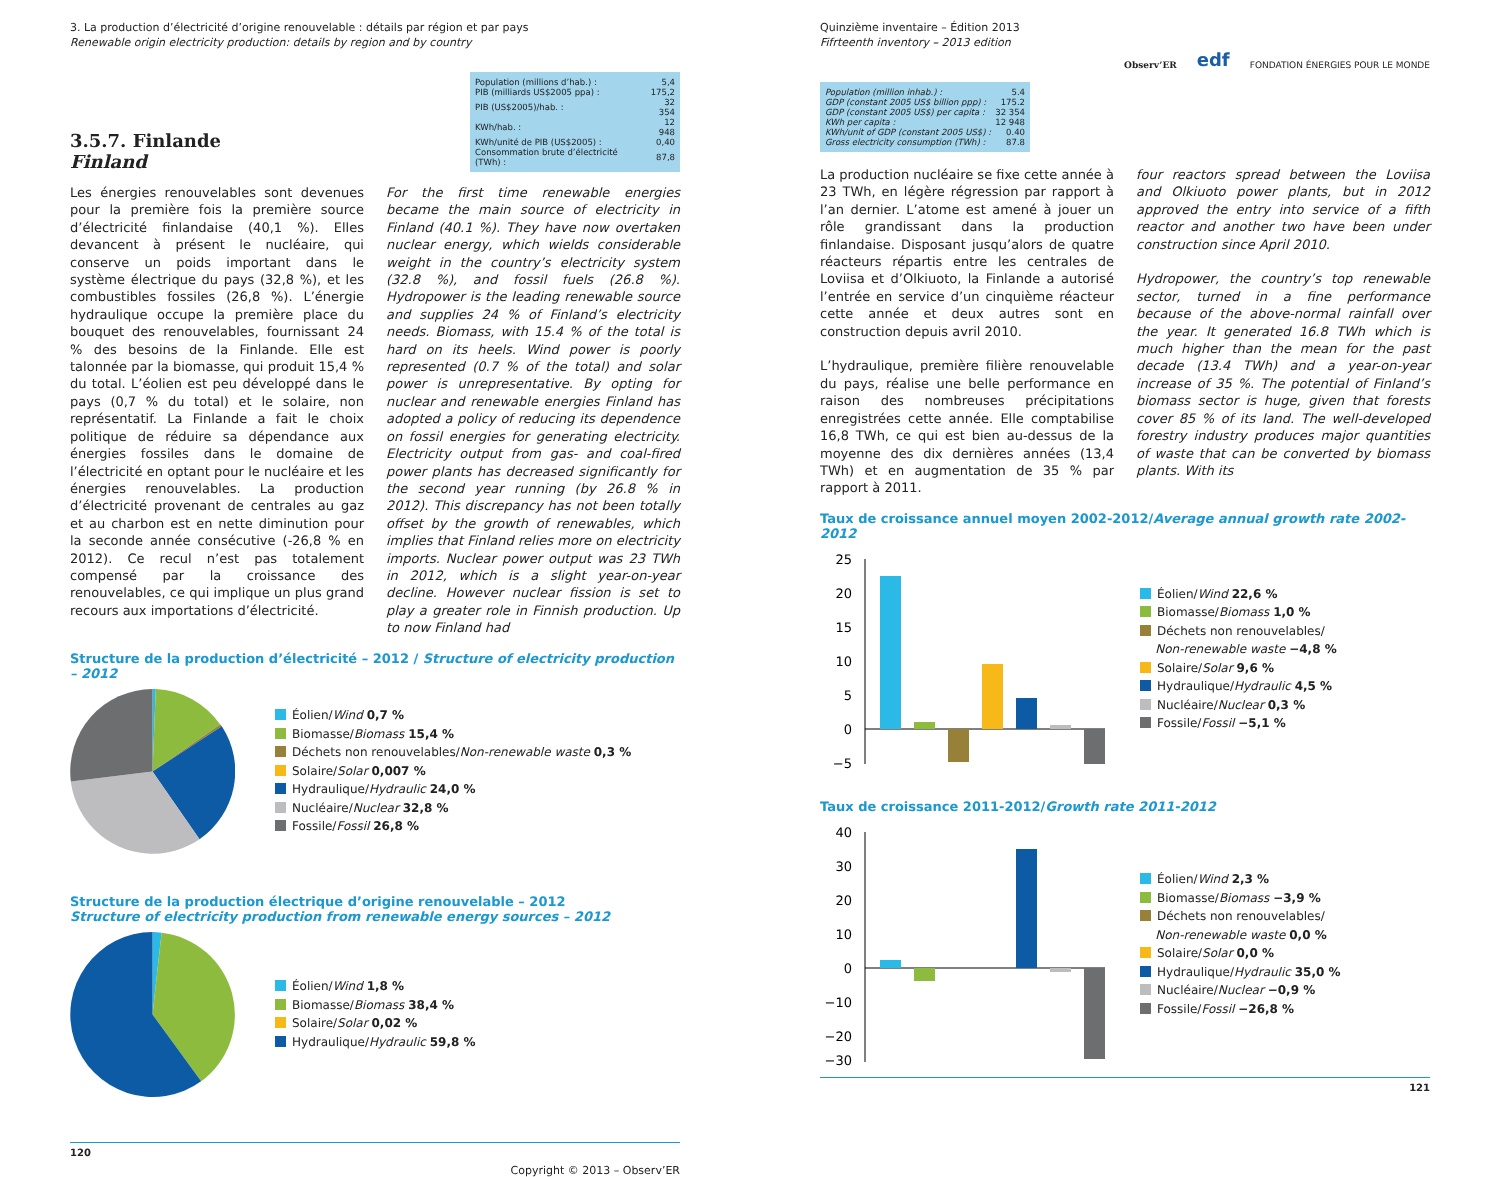3. La production d’électricité d’origine renouvelable : détails par région et par pays
Renewable origin electricity production: details by region and by country
3.5.7. Finlande
Finland
| Population (millions d’hab.) : | 5,4 |
| PIB (milliards US$2005 ppa) : | 175,2 |
| PIB (US$2005)/hab. : | 32 354 |
| KWh/hab. : | 12 948 |
| KWh/unité de PIB (US$2005) : | 0,40 |
| Consommation brute d’électricité (TWh) : | 87,8 |
Les énergies renouvelables sont devenues pour la première fois la première source d’électricité finlandaise (40,1 %). Elles devancent à présent le nucléaire, qui conserve un poids important dans le système électrique du pays (32,8 %), et les combustibles fossiles (26,8 %). L’énergie hydraulique occupe la première place du bouquet des renouvelables, fournissant 24 % des besoins de la Finlande. Elle est talonnée par la biomasse, qui produit 15,4 % du total. L’éolien est peu développé dans le pays (0,7 % du total) et le solaire, non représentatif. La Finlande a fait le choix politique de réduire sa dépendance aux énergies fossiles dans le domaine de l’électricité en optant pour le nucléaire et les énergies renouvelables. La production d’électricité provenant de centrales au gaz et au charbon est en nette diminution pour la seconde année consécutive (-26,8 % en 2012). Ce recul n’est pas totalement compensé par la croissance des renouvelables, ce qui implique un plus grand recours aux importations d’électricité.
For the first time renewable energies became the main source of electricity in Finland (40.1 %). They have now overtaken nuclear energy, which wields considerable weight in the country’s electricity system (32.8 %), and fossil fuels (26.8 %). Hydropower is the leading renewable source and supplies 24 % of Finland’s electricity needs. Biomass, with 15.4 % of the total is hard on its heels. Wind power is poorly represented (0.7 % of the total) and solar power is unrepresentative. By opting for nuclear and renewable energies Finland has adopted a policy of reducing its dependence on fossil energies for generating electricity. Electricity output from gas- and coal-fired power plants has decreased significantly for the second year running (by 26.8 % in 2012). This discrepancy has not been totally offset by the growth of renewables, which implies that Finland relies more on electricity imports. Nuclear power output was 23 TWh in 2012, which is a slight year-on-year decline. However nuclear fission is set to play a greater role in Finnish production. Up to now Finland had
Structure de la production d’électricité – 2012 / Structure of electricity production – 2012
Éolien/Wind 0,7 %
Biomasse/Biomass 15,4 %
Déchets non renouvelables/Non-renewable waste 0,3 %
Solaire/Solar 0,007 %
Hydraulique/Hydraulic 24,0 %
Nucléaire/Nuclear 32,8 %
Fossile/Fossil 26,8 %
Structure de la production électrique d’origine renouvelable – 2012
Structure of electricity production from renewable energy sources – 2012
Éolien/Wind 1,8 %
Biomasse/Biomass 38,4 %
Solaire/Solar 0,02 %
Hydraulique/Hydraulic 59,8 %
120
Copyright © 2013 – Observ’ER
Quinzième inventaire – Édition 2013
Fifrteenth inventory – 2013 edition
Observ’ER edf FONDATION ÉNERGIES POUR LE MONDE
| Population (million inhab.) : | 5.4 |
| GDP (constant 2005 US$ billion ppp) : | 175.2 |
| GDP (constant 2005 US$) per capita : | 32 354 |
| KWh per capita : | 12 948 |
| KWh/unit of GDP (constant 2005 US$) : | 0.40 |
| Gross electricity consumption (TWh) : | 87.8 |
La production nucléaire se fixe cette année à 23 TWh, en légère régression par rapport à l’an dernier. L’atome est amené à jouer un rôle grandissant dans la production finlandaise. Disposant jusqu’alors de quatre réacteurs répartis entre les centrales de Loviisa et d’Olkiuoto, la Finlande a autorisé l’entrée en service d’un cinquième réacteur cette année et deux autres sont en construction depuis avril 2010.
L’hydraulique, première filière renouvelable du pays, réalise une belle performance en raison des nombreuses précipitations enregistrées cette année. Elle comptabilise 16,8 TWh, ce qui est bien au-dessus de la moyenne des dix dernières années (13,4 TWh) et en augmentation de 35 % par rapport à 2011.
four reactors spread between the Loviisa and Olkiuoto power plants, but in 2012 approved the entry into service of a fifth reactor and another two have been under construction since April 2010.
Hydropower, the country’s top renewable sector, turned in a fine performance because of the above-normal rainfall over the year. It generated 16.8 TWh which is much higher than the mean for the past decade (13.4 TWh) and a year-on-year increase of 35 %. The potential of Finland’s biomass sector is huge, given that forests cover 85 % of its land. The well-developed forestry industry produces major quantities of waste that can be converted by biomass plants. With its
Taux de croissance annuel moyen 2002-2012/Average annual growth rate 2002-2012
25
20
15
10
5
0
−5
Éolien/Wind 22,6 %
Biomasse/Biomass 1,0 %
Déchets non renouvelables/
Non-renewable waste −4,8 %
Solaire/Solar 9,6 %
Hydraulique/Hydraulic 4,5 %
Nucléaire/Nuclear 0,3 %
Fossile/Fossil −5,1 %
Taux de croissance 2011-2012/Growth rate 2011-2012
40
30
20
10
0
−10
−20
−30
Éolien/Wind 2,3 %
Biomasse/Biomass −3,9 %
Déchets non renouvelables/
Non-renewable waste 0,0 %
Solaire/Solar 0,0 %
Hydraulique/Hydraulic 35,0 %
Nucléaire/Nuclear −0,9 %
Fossile/Fossil −26,8 %
121